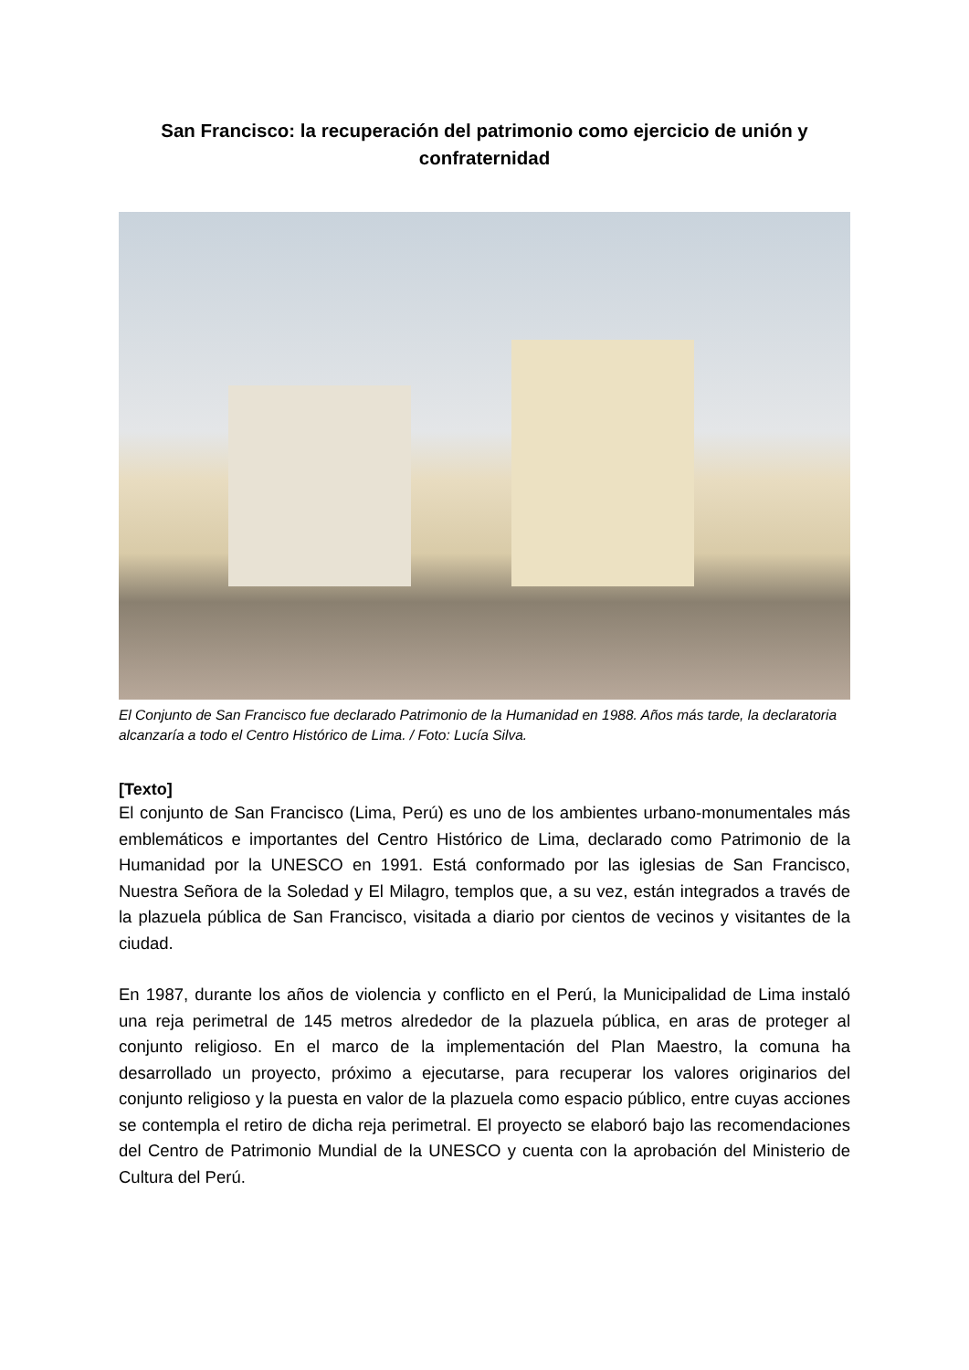San Francisco: la recuperación del patrimonio como ejercicio de unión y confraternidad
El Conjunto de San Francisco fue declarado Patrimonio de la Humanidad en 1988. Años más tarde, la declaratoria alcanzaría a todo el Centro Histórico de Lima. / Foto: Lucía Silva.
[Texto]
El conjunto de San Francisco (Lima, Perú) es uno de los ambientes urbano-monumentales más emblemáticos e importantes del Centro Histórico de Lima, declarado como Patrimonio de la Humanidad por la UNESCO en 1991. Está conformado por las iglesias de San Francisco, Nuestra Señora de la Soledad y El Milagro, templos que, a su vez, están integrados a través de la plazuela pública de San Francisco, visitada a diario por cientos de vecinos y visitantes de la ciudad.
En 1987, durante los años de violencia y conflicto en el Perú, la Municipalidad de Lima instaló una reja perimetral de 145 metros alrededor de la plazuela pública, en aras de proteger al conjunto religioso. En el marco de la implementación del Plan Maestro, la comuna ha desarrollado un proyecto, próximo a ejecutarse, para recuperar los valores originarios del conjunto religioso y la puesta en valor de la plazuela como espacio público, entre cuyas acciones se contempla el retiro de dicha reja perimetral. El proyecto se elaboró bajo las recomendaciones del Centro de Patrimonio Mundial de la UNESCO y cuenta con la aprobación del Ministerio de Cultura del Perú.